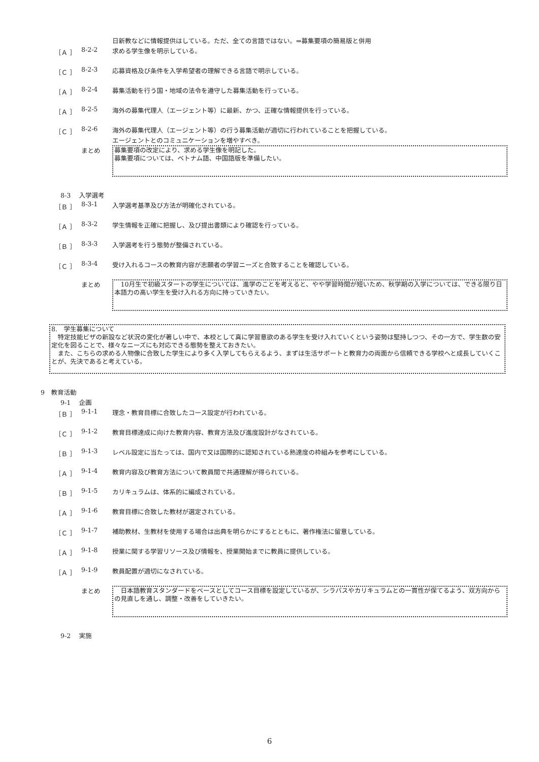日新教などに情報提供はしている。ただ、全ての言語ではない。⇒募集要項の簡易版と併用
［Ａ ］ 8-2-2 求める学生像を明示している。
［Ｃ ］ 8-2-3 応募資格及び条件を入学希望者の理解できる言語で明示している。
［Ａ ］ 8-2-4 募集活動を行う国・地域の法令を遵守した募集活動を行っている。
［Ａ ］ 8-2-5 海外の募集代理人（エージェント等）に最新、かつ、正確な情報提供を行っている。
［Ｃ ］ 8-2-6 海外の募集代理人（エージェント等）の行う募集活動が適切に行われていることを把握している。
エージェントとのコミュニケーションを増やすべき。
まとめ
募集要項の改定により、求める学生像を明記した。
募集要項については、ベトナム語、中国語版を準備したい。
8-3　 入学選考
［Ｂ ］ 8-3-1 入学選考基準及び方法が明確化されている。
［Ａ ］ 8-3-2 学生情報を正確に把握し、及び提出書類により確認を行っている。
［Ｂ ］ 8-3-3 入学選考を行う態勢が整備されている。
［Ｃ ］ 8-3-4 受け入れるコースの教育内容が志願者の学習ニーズと合致することを確認している。
まとめ
　10月生で初級スタートの学生については、進学のことを考えると、やや学習時間が短いため、秋学期の入学については、できる限り日本語力の高い学生を受け入れる方向に持っていきたい。
8.　学生募集について
　特定技能ビザの新設など状況の変化が著しい中で、本校として真に学習意欲のある学生を受け入れていくという姿勢は堅持しつつ、その一方で、学生数の安定化を図ることで、様々なニーズにも対応できる態勢を整えておきたい。
　また、こちらの求める人物像に合致した学生により多く入学してもらえるよう、まずは生活サポートと教育力の両面から信頼できる学校へと成長していくことが、先決であると考えている。
9　教育活動
9-1　 企画
［Ｂ ］ 9-1-1 理念・教育目標に合致したコース設定が行われている。
［Ｃ ］ 9-1-2 教育目標達成に向けた教育内容、教育方法及び進度設計がなされている。
［Ｂ ］ 9-1-3 レベル設定に当たっては、国内で又は国際的に認知されている熟達度の枠組みを参考にしている。
［Ａ ］ 9-1-4 教育内容及び教育方法について教員間で共通理解が得られている。
［Ｂ ］ 9-1-5 カリキュラムは、体系的に編成されている。
［Ａ ］ 9-1-6 教育目標に合致した教材が選定されている。
［Ｃ ］ 9-1-7 補助教材、生教材を使用する場合は出典を明らかにするとともに、著作権法に留意している。
［Ａ ］ 9-1-8 授業に関する学習リソース及び情報を、授業開始までに教員に提供している。
［Ａ ］ 9-1-9 教員配置が適切になされている。
まとめ
　日本語教育スタンダードをベースとしてコース目標を設定しているが、シラバスやカリキュラムとの一貫性が保てるよう、双方向からの見直しを通し、調整・改善をしていきたい。
9-2　 実施
6